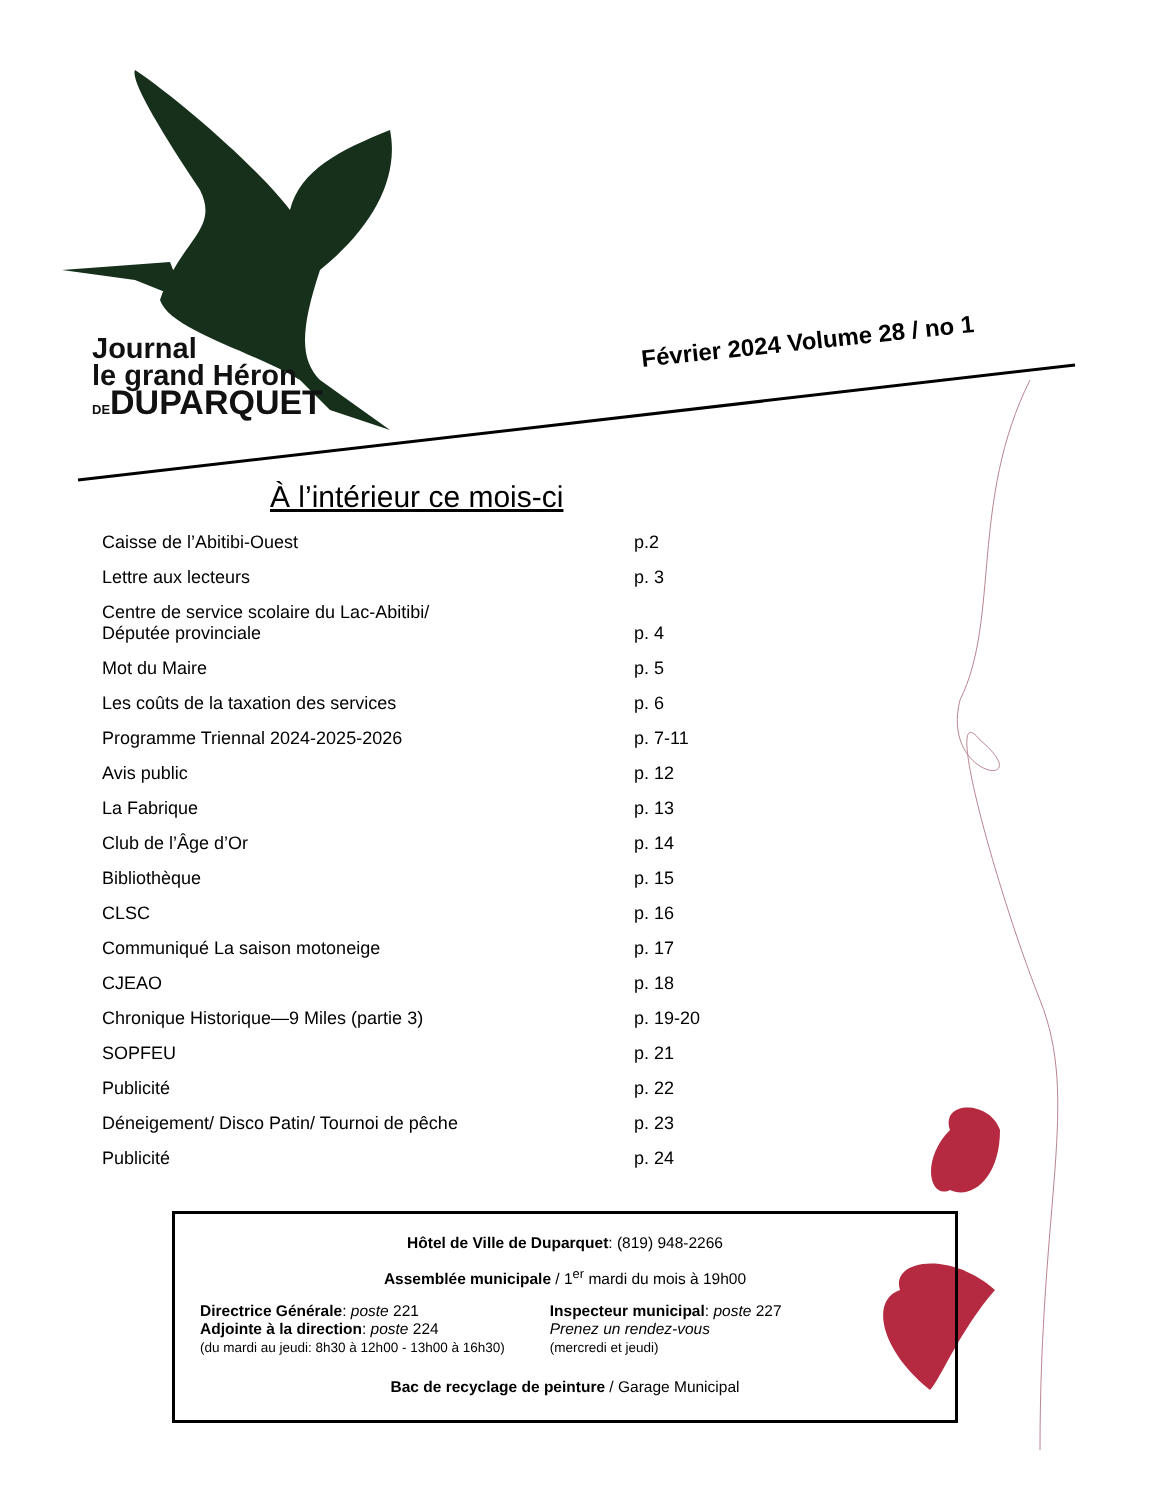Journal
le grand Héron
DE DUPARQUET
Février 2024 Volume 28 / no 1
À l’intérieur ce mois-ci
Caisse de l’Abitibi-Ouest p.2
Lettre aux lecteurs p. 3
Centre de service scolaire du Lac-Abitibi/
Députée provinciale p. 4
Mot du Maire p. 5
Les coûts de la taxation des services p. 6
Programme Triennal 2024-2025-2026 p. 7-11
Avis public p. 12
La Fabrique p. 13
Club de l’Âge d’Or p. 14
Bibliothèque p. 15
CLSC p. 16
Communiqué La saison motoneige p. 17
CJEAO p. 18
Chronique Historique—9 Miles (partie 3) p. 19-20
SOPFEU p. 21
Publicité p. 22
Déneigement/ Disco Patin/ Tournoi de pêche p. 23
Publicité p. 24
Hôtel de Ville de Duparquet: (819) 948-2266
Assemblée municipale / 1<sup>er</sup> mardi du mois à 19h00
Directrice Générale: poste 221
Adjointe à la direction: poste 224
(du mardi au jeudi: 8h30 à 12h00 - 13h00 à 16h30)
Inspecteur municipal: poste 227
Prenez un rendez-vous
(mercredi et jeudi)
Bac de recyclage de peinture / Garage Municipal